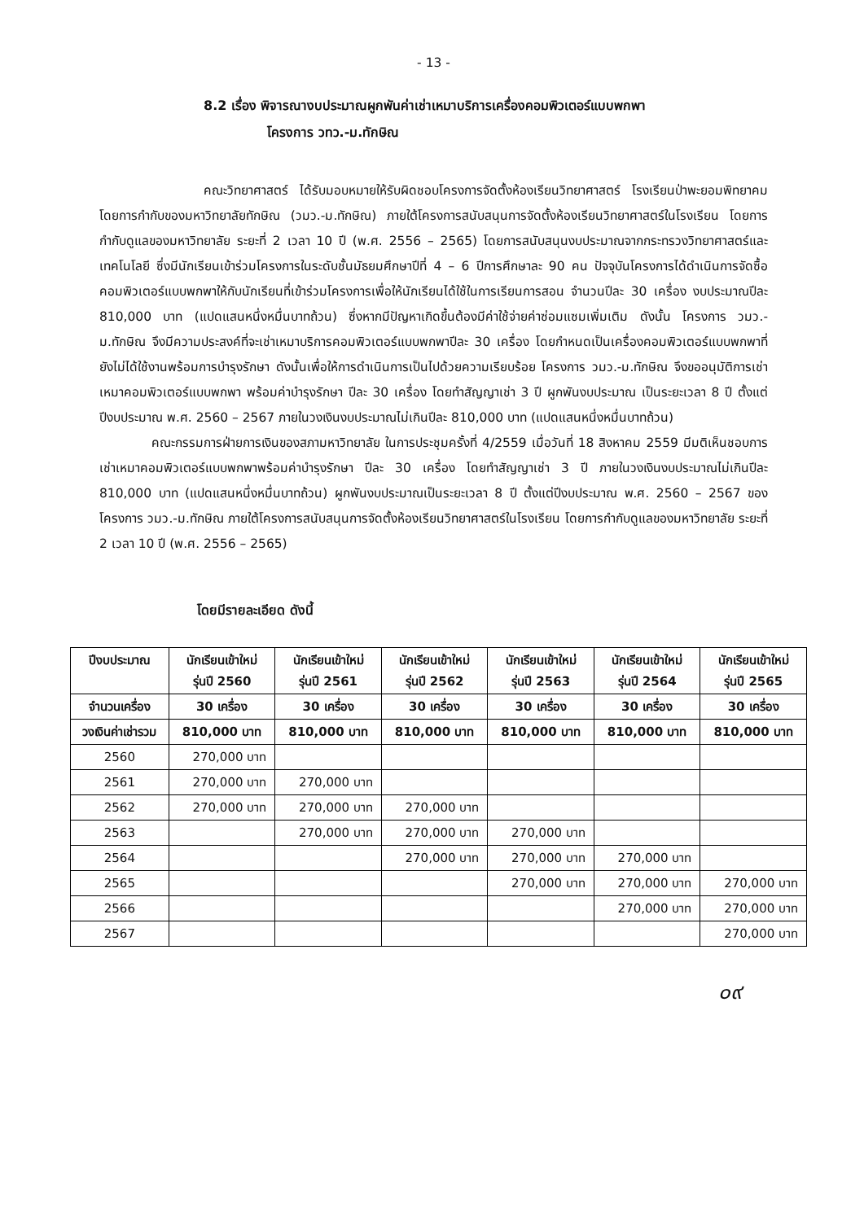- 13 -
8.2 เรื่อง พิจารณางบประมาณผูกพันค่าเช่าเหมาบริการเครื่องคอมพิวเตอร์แบบพกพา
โครงการ วทว.-ม.ทักษิณ
คณะวิทยาศาสตร์ ได้รับมอบหมายให้รับผิดชอบโครงการจัดตั้งห้องเรียนวิทยาศาสตร์ โรงเรียนป่าพะยอมพิทยาคม โดยการกำกับของมหาวิทยาลัยทักษิณ (วมว.-ม.ทักษิณ) ภายใต้โครงการสนับสนุนการจัดตั้งห้องเรียนวิทยาศาสตร์ในโรงเรียน โดยการกำกับดูแลของมหาวิทยาลัย ระยะที่ 2 เวลา 10 ปี (พ.ศ. 2556 – 2565) โดยการสนับสนุนงบประมาณจากกระทรวงวิทยาศาสตร์และเทคโนโลยี ซึ่งมีนักเรียนเข้าร่วมโครงการในระดับชั้นมัธยมศึกษาปีที่ 4 – 6 ปีการศึกษาละ 90 คน ปัจจุบันโครงการได้ดำเนินการจัดซื้อคอมพิวเตอร์แบบพกพาให้กับนักเรียนที่เข้าร่วมโครงการเพื่อให้นักเรียนได้ใช้ในการเรียนการสอน จำนวนปีละ 30 เครื่อง งบประมาณปีละ 810,000 บาท (แปดแสนหนึ่งหมื่นบาทถ้วน) ซึ่งหากมีปัญหาเกิดขึ้นต้องมีค่าใช้จ่ายค่าซ่อมแซมเพิ่มเติม ดังนั้น โครงการ วมว.-ม.ทักษิณ จึงมีความประสงค์ที่จะเช่าเหมาบริการคอมพิวเตอร์แบบพกพาปีละ 30 เครื่อง โดยกำหนดเป็นเครื่องคอมพิวเตอร์แบบพกพาที่ยังไม่ได้ใช้งานพร้อมการบำรุงรักษา ดังนั้นเพื่อให้การดำเนินการเป็นไปด้วยความเรียบร้อย โครงการ วมว.-ม.ทักษิณ จึงขออนุมัติการเช่าเหมาคอมพิวเตอร์แบบพกพา พร้อมค่าบำรุงรักษา ปีละ 30 เครื่อง โดยทำสัญญาเช่า 3 ปี ผูกพันงบประมาณ เป็นระยะเวลา 8 ปี ตั้งแต่ปีงบประมาณ พ.ศ. 2560 – 2567 ภายในวงเงินงบประมาณไม่เกินปีละ 810,000 บาท (แปดแสนหนึ่งหมื่นบาทถ้วน)
คณะกรรมการฝ่ายการเงินของสภามหาวิทยาลัย ในการประชุมครั้งที่ 4/2559 เมื่อวันที่ 18 สิงหาคม 2559 มีมติเห็นชอบการเช่าเหมาคอมพิวเตอร์แบบพกพาพร้อมค่าบำรุงรักษา ปีละ 30 เครื่อง โดยทำสัญญาเช่า 3 ปี ภายในวงเงินงบประมาณไม่เกินปีละ 810,000 บาท (แปดแสนหนึ่งหมื่นบาทถ้วน) ผูกพันงบประมาณเป็นระยะเวลา 8 ปี ตั้งแต่ปีงบประมาณ พ.ศ. 2560 – 2567 ของโครงการ วมว.-ม.ทักษิณ ภายใต้โครงการสนับสนุนการจัดตั้งห้องเรียนวิทยาศาสตร์ในโรงเรียน โดยการกำกับดูแลของมหาวิทยาลัย ระยะที่ 2 เวลา 10 ปี (พ.ศ. 2556 – 2565)
โดยมีรายละเอียด ดังนี้
| ปีงบประมาณ | นักเรียนเข้าใหม่ รุ่นปี 2560 | นักเรียนเข้าใหม่ รุ่นปี 2561 | นักเรียนเข้าใหม่ รุ่นปี 2562 | นักเรียนเข้าใหม่ รุ่นปี 2563 | นักเรียนเข้าใหม่ รุ่นปี 2564 | นักเรียนเข้าใหม่ รุ่นปี 2565 |
| --- | --- | --- | --- | --- | --- | --- |
| จำนวนเครื่อง | 30 เครื่อง | 30 เครื่อง | 30 เครื่อง | 30 เครื่อง | 30 เครื่อง | 30 เครื่อง |
| วงเงินค่าเช่ารวม | 810,000 บาท | 810,000 บาท | 810,000 บาท | 810,000 บาท | 810,000 บาท | 810,000 บาท |
| 2560 | 270,000 บาท | | | | | |
| 2561 | 270,000 บาท | 270,000 บาท | | | | |
| 2562 | 270,000 บาท | 270,000 บาท | 270,000 บาท | | | |
| 2563 | | 270,000 บาท | 270,000 บาท | 270,000 บาท | | |
| 2564 | | | 270,000 บาท | 270,000 บาท | 270,000 บาท | |
| 2565 | | | | 270,000 บาท | 270,000 บาท | 270,000 บาท |
| 2566 | | | | | 270,000 บาท | 270,000 บาท |
| 2567 | | | | | | 270,000 บาท |
๐๙